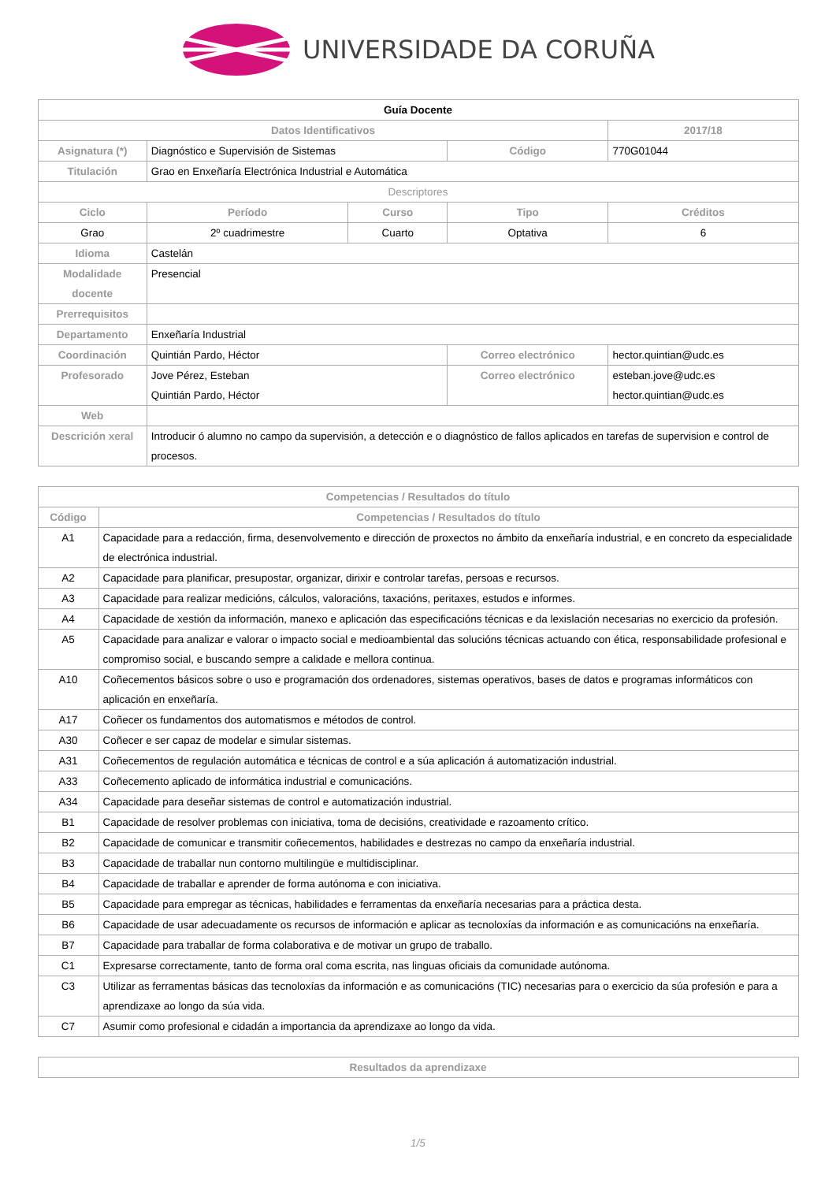UNIVERSIDADE DA CORUÑA
| Guía Docente | | | | | |
| Datos Identificativos | | | | | 2017/18 |
| Asignatura (*) | Diagnóstico e Supervisión de Sistemas | | Código | 770G01044 | |
| Titulación | Grao en Enxeñaría Electrónica Industrial e Automática | | | | |
| Descriptores | | | | | |
| Ciclo | Período | Curso | Tipo | | Créditos |
| Grao | 2º cuadrimestre | Cuarto | Optativa | | 6 |
| Idioma | Castelán | | | | |
| Modalidade docente | Presencial | | | | |
| Prerrequisitos | | | | | |
| Departamento | Enxeñaría Industrial | | | | |
| Coordinación | Quintián Pardo, Héctor | | Correo electrónico | hector.quintian@udc.es | |
| Profesorado | Jove Pérez, Esteban Quintián Pardo, Héctor | | Correo electrónico | esteban.jove@udc.es hector.quintian@udc.es | |
| Web | | | | | |
| Descrición xeral | Introducir ó alumno no campo da supervisión, a detección e o diagnóstico de fallos aplicados en tarefas de supervision e control de procesos. | | | | |
| Competencias / Resultados do título | |
| --- | --- |
| Código | Competencias / Resultados do título |
| A1 | Capacidade para a redacción, firma, desenvolvemento e dirección de proxectos no ámbito da enxeñaría industrial, e en concreto da especialidade de electrónica industrial. |
| A2 | Capacidade para planificar, presupostar, organizar, dirixir e controlar tarefas, persoas e recursos. |
| A3 | Capacidade para realizar medicións, cálculos, valoracións, taxacións, peritaxes, estudos e informes. |
| A4 | Capacidade de xestión da información, manexo e aplicación das especificacións técnicas e da lexislación necesarias no exercicio da profesión. |
| A5 | Capacidade para analizar e valorar o impacto social e medioambiental das solucións técnicas actuando con ética, responsabilidade profesional e compromiso social, e buscando sempre a calidade e mellora continua. |
| A10 | Coñecementos básicos sobre o uso e programación dos ordenadores, sistemas operativos, bases de datos e programas informáticos con aplicación en enxeñaría. |
| A17 | Coñecer os fundamentos dos automatismos e métodos de control. |
| A30 | Coñecer e ser capaz de modelar e simular sistemas. |
| A31 | Coñecementos de regulación automática e técnicas de control e a súa aplicación á automatización industrial. |
| A33 | Coñecemento aplicado de informática industrial e comunicacións. |
| A34 | Capacidade para deseñar sistemas de control e automatización industrial. |
| B1 | Capacidade de resolver problemas con iniciativa, toma de decisións, creatividade e razoamento crítico. |
| B2 | Capacidade de comunicar e transmitir coñecementos, habilidades e destrezas no campo da enxeñaría industrial. |
| B3 | Capacidade de traballar nun contorno multilingüe e multidisciplinar. |
| B4 | Capacidade de traballar e aprender de forma autónoma e con iniciativa. |
| B5 | Capacidade para empregar as técnicas, habilidades e ferramentas da enxeñaría necesarias para a práctica desta. |
| B6 | Capacidade de usar adecuadamente os recursos de información e aplicar as tecnoloxías da información e as comunicacións na enxeñaría. |
| B7 | Capacidade para traballar de forma colaborativa e de motivar un grupo de traballo. |
| C1 | Expresarse correctamente, tanto de forma oral coma escrita, nas linguas oficiais da comunidade autónoma. |
| C3 | Utilizar as ferramentas básicas das tecnoloxías da información e as comunicacións (TIC) necesarias para o exercicio da súa profesión e para a aprendizaxe ao longo da súa vida. |
| C7 | Asumir como profesional e cidadán a importancia da aprendizaxe ao longo da vida. |
| Resultados da aprendizaxe |
| --- |
1/5